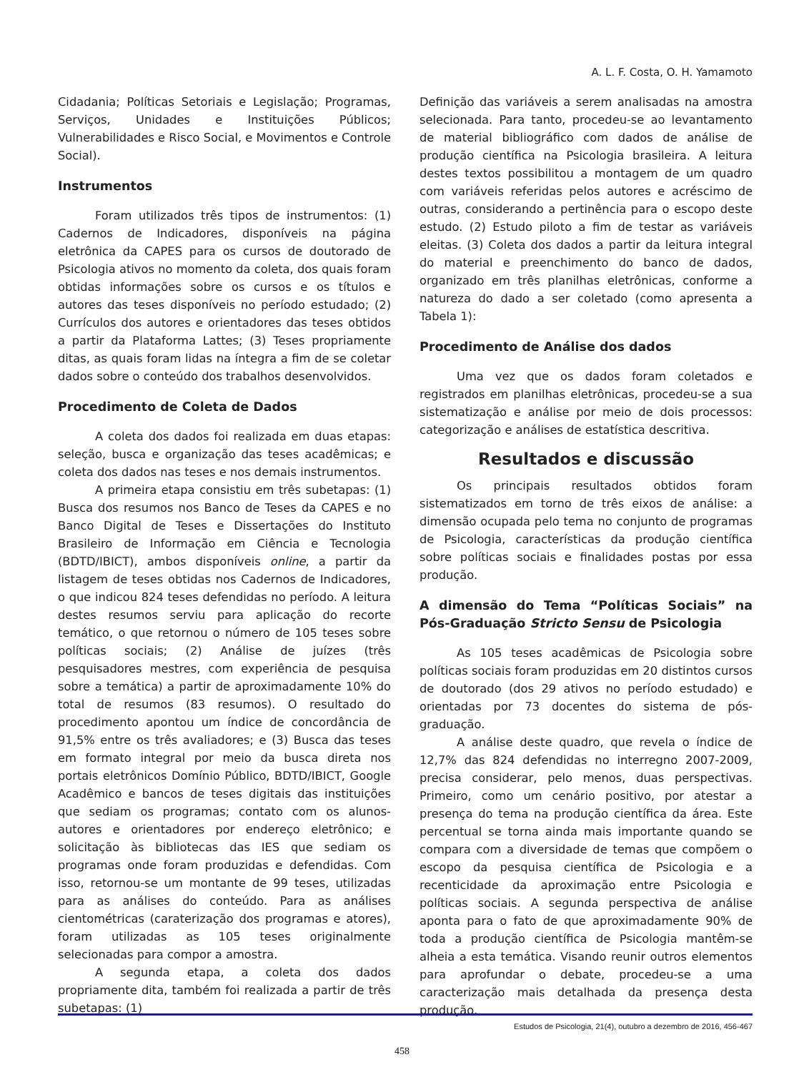A. L. F. Costa, O. H. Yamamoto
Cidadania; Políticas Setoriais e Legislação; Programas, Serviços, Unidades e Instituições Públicos; Vulnerabilidades e Risco Social, e Movimentos e Controle Social).
Instrumentos
Foram utilizados três tipos de instrumentos: (1) Cadernos de Indicadores, disponíveis na página eletrônica da CAPES para os cursos de doutorado de Psicologia ativos no momento da coleta, dos quais foram obtidas informações sobre os cursos e os títulos e autores das teses disponíveis no período estudado; (2) Currículos dos autores e orientadores das teses obtidos a partir da Plataforma Lattes; (3) Teses propriamente ditas, as quais foram lidas na íntegra a fim de se coletar dados sobre o conteúdo dos trabalhos desenvolvidos.
Procedimento de Coleta de Dados
A coleta dos dados foi realizada em duas etapas: seleção, busca e organização das teses acadêmicas; e coleta dos dados nas teses e nos demais instrumentos.
A primeira etapa consistiu em três subetapas: (1) Busca dos resumos nos Banco de Teses da CAPES e no Banco Digital de Teses e Dissertações do Instituto Brasileiro de Informação em Ciência e Tecnologia (BDTD/IBICT), ambos disponíveis online, a partir da listagem de teses obtidas nos Cadernos de Indicadores, o que indicou 824 teses defendidas no período. A leitura destes resumos serviu para aplicação do recorte temático, o que retornou o número de 105 teses sobre políticas sociais; (2) Análise de juízes (três pesquisadores mestres, com experiência de pesquisa sobre a temática) a partir de aproximadamente 10% do total de resumos (83 resumos). O resultado do procedimento apontou um índice de concordância de 91,5% entre os três avaliadores; e (3) Busca das teses em formato integral por meio da busca direta nos portais eletrônicos Domínio Público, BDTD/IBICT, Google Acadêmico e bancos de teses digitais das instituições que sediam os programas; contato com os alunos-autores e orientadores por endereço eletrônico; e solicitação às bibliotecas das IES que sediam os programas onde foram produzidas e defendidas. Com isso, retornou-se um montante de 99 teses, utilizadas para as análises do conteúdo. Para as análises cientométricas (carateriza­ção dos programas e atores), foram utilizadas as 105 teses originalmente selecionadas para compor a amostra.
A segunda etapa, a coleta dos dados propriamente dita, também foi realizada a partir de três subetapas: (1)
Definição das variáveis a serem analisadas na amostra selecionada. Para tanto, procedeu-se ao levantamento de material bibliográfico com dados de análise de produção científica na Psicologia brasileira. A leitura destes textos possibilitou a montagem de um quadro com variáveis referidas pelos autores e acréscimo de outras, considerando a pertinência para o escopo deste estudo. (2) Estudo piloto a fim de testar as variáveis eleitas. (3) Coleta dos dados a partir da leitura integral do material e preenchimento do banco de dados, organizado em três planilhas eletrônicas, conforme a natureza do dado a ser coletado (como apresenta a Tabela 1):
Procedimento de Análise dos dados
Uma vez que os dados foram coletados e registrados em planilhas eletrônicas, procedeu-se a sua sistematização e análise por meio de dois processos: categorização e análises de estatística descritiva.
Resultados e discussão
Os principais resultados obtidos foram sistematizados em torno de três eixos de análise: a dimensão ocupada pelo tema no conjunto de programas de Psicologia, características da produção científica sobre políticas sociais e finalidades postas por essa produção.
A dimensão do Tema “Políticas Sociais” na Pós-Graduação Stricto Sensu de Psicologia
As 105 teses acadêmicas de Psicologia sobre políticas sociais foram produzidas em 20 distintos cursos de doutorado (dos 29 ativos no período estudado) e orientadas por 73 docentes do sistema de pós-graduação.
A análise deste quadro, que revela o índice de 12,7% das 824 defendidas no interregno 2007-2009, precisa considerar, pelo menos, duas perspectivas. Primeiro, como um cenário positivo, por atestar a presença do tema na produção científica da área. Este percentual se torna ainda mais importante quando se compara com a diversidade de temas que compõem o escopo da pesquisa científica de Psicologia e a recenticidade da aproximação entre Psicologia e políticas sociais. A segunda perspectiva de análise aponta para o fato de que aproximadamente 90% de toda a produção científica de Psicologia mantêm-se alheia a esta temática. Visando reunir outros elementos para aprofundar o debate, procedeu-se a uma caracterização mais detalhada da presença desta produção.
Estudos de Psicologia, 21(4), outubro a dezembro de 2016, 456-467
458